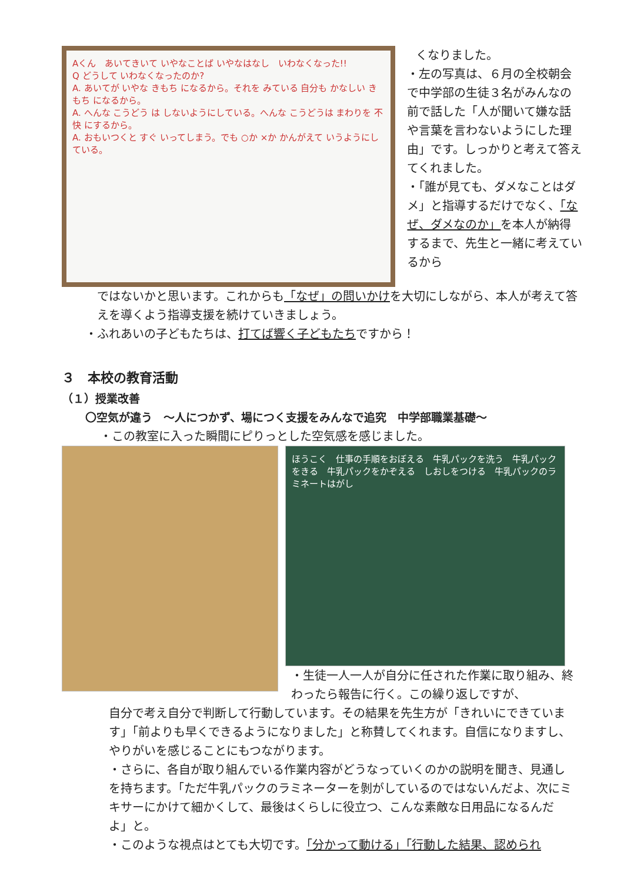Aくん　あいてきいて いやなことば いやなはなし　いわなくなった!!
Q どうして いわなくなったのか?
A. あいてが いやな きもち になるから。それを みている 自分も かなしい きもち になるから。
A. へんな こうどう は しないようにしている。へんな こうどうは まわりを 不快 にするから。
A. おもいつくと すぐ いってしまう。でも ○か ×か かんがえて いうようにしている。
くなりました。
・左の写真は、６月の全校朝会で中学部の生徒３名がみんなの前で話した「人が聞いて嫌な話や言葉を言わないようにした理由」です。しっかりと考えて答えてくれました。
・「誰が見ても、ダメなことはダメ」と指導するだけでなく、「なぜ、ダメなのか」を本人が納得するまで、先生と一緒に考えているから
ではないかと思います。これからも「なぜ」の問いかけを大切にしながら、本人が考えて答えを導くよう指導支援を続けていきましょう。
・ふれあいの子どもたちは、打てば響く子どもたちですから！
３　本校の教育活動
（１）授業改善
〇空気が違う　～人につかず、場につく支援をみんなで追究　中学部職業基礎～
・この教室に入った瞬間にピりっとした空気感を感じました。
ほうこく　仕事の手順をおぼえる　牛乳パックを洗う　牛乳パックをきる　牛乳パックをかぞえる　しおしをつける　牛乳パックのラミネートはがし
・生徒一人一人が自分に任された作業に取り組み、終わったら報告に行く。この繰り返しですが、
自分で考え自分で判断して行動しています。その結果を先生方が「きれいにできています」「前よりも早くできるようになりました」と称賛してくれます。自信になりますし、やりがいを感じることにもつながります。
・さらに、各自が取り組んでいる作業内容がどうなっていくのかの説明を聞き、見通しを持ちます。「ただ牛乳パックのラミネーターを剝がしているのではないんだよ、次にミキサーにかけて細かくして、最後はくらしに役立つ、こんな素敵な日用品になるんだよ」と。
・このような視点はとても大切です。「分かって動ける」「行動した結果、認められ